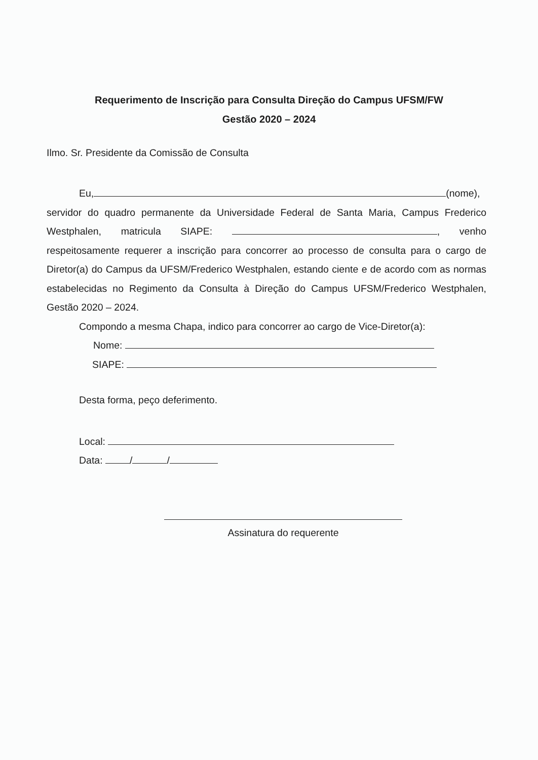Requerimento de Inscrição para Consulta Direção do Campus UFSM/FW
Gestão 2020 – 2024
Ilmo. Sr. Presidente da Comissão de Consulta
Eu, (nome), servidor do quadro permanente da Universidade Federal de Santa Maria, Campus Frederico Westphalen, matricula SIAPE: , venho respeitosamente requerer a inscrição para concorrer ao processo de consulta para o cargo de Diretor(a) do Campus da UFSM/Frederico Westphalen, estando ciente e de acordo com as normas estabelecidas no Regimento da Consulta à Direção do Campus UFSM/Frederico Westphalen, Gestão 2020 – 2024.
Compondo a mesma Chapa, indico para concorrer ao cargo de Vice-Diretor(a):
Nome:
SIAPE:
Desta forma, peço deferimento.
Local:
Data: / /
Assinatura do requerente